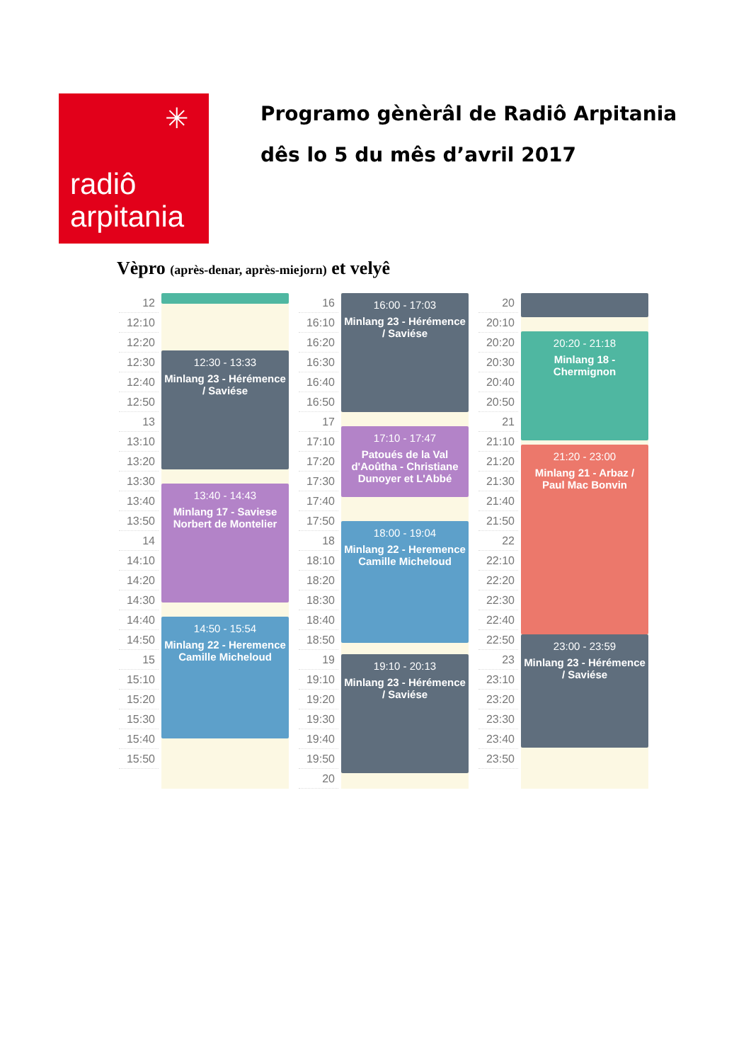✳
radiô
arpitania
Programo gènèrâl de Radiô Arpitania
dês lo 5 du mês d’avril 2017
Vèpro (après-denar, après-miejorn) et velyê
12
12:10
12:20
12:30
12:40
12:50
13
13:10
13:20
13:30
13:40
13:50
14
14:10
14:20
14:30
14:40
14:50
15
15:10
15:20
15:30
15:40
15:50
12:30 - 13:33
Minlang 23 - Hérémence / Saviése
13:40 - 14:43
Minlang 17 - Saviese Norbert de Montelier
14:50 - 15:54
Minlang 22 - Heremence Camille Micheloud
16
16:10
16:20
16:30
16:40
16:50
17
17:10
17:20
17:30
17:40
17:50
18
18:10
18:20
18:30
18:40
18:50
19
19:10
19:20
19:30
19:40
19:50
20
16:00 - 17:03
Minlang 23 - Hérémence / Saviése
17:10 - 17:47
Patoués de la Val d'Aoûtha - Christiane Dunoyer et L'Abbé
18:00 - 19:04
Minlang 22 - Heremence Camille Micheloud
19:10 - 20:13
Minlang 23 - Hérémence / Saviése
20
20:10
20:20
20:30
20:40
20:50
21
21:10
21:20
21:30
21:40
21:50
22
22:10
22:20
22:30
22:40
22:50
23
23:10
23:20
23:30
23:40
23:50
20:20 - 21:18
Minlang 18 - Chermignon
21:20 - 23:00
Minlang 21 - Arbaz / Paul Mac Bonvin
23:00 - 23:59
Minlang 23 - Hérémence / Saviése